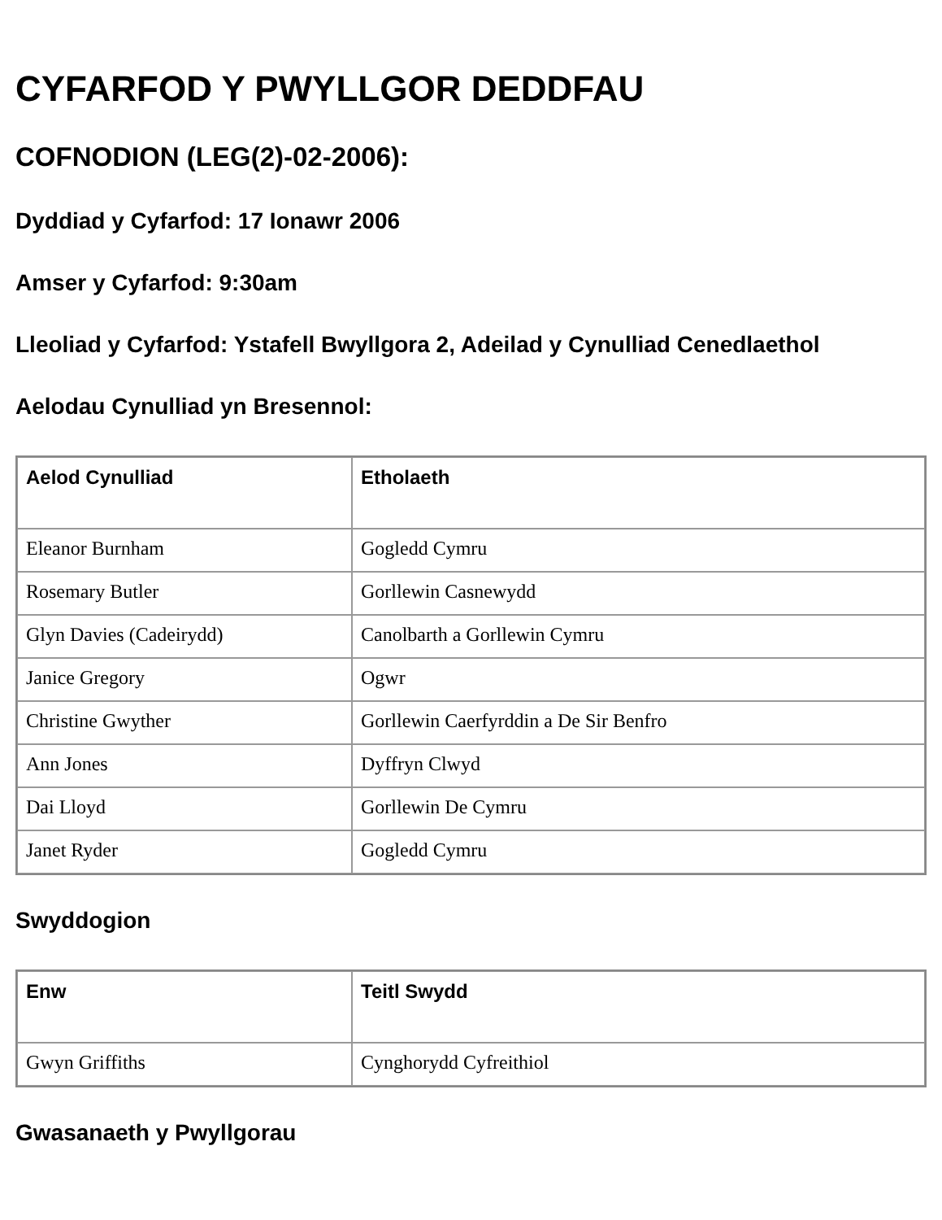CYFARFOD Y PWYLLGOR DEDDFAU
COFNODION (LEG(2)-02-2006):
Dyddiad y Cyfarfod: 17 Ionawr 2006
Amser y Cyfarfod: 9:30am
Lleoliad y Cyfarfod: Ystafell Bwyllgora 2, Adeilad y Cynulliad Cenedlaethol
Aelodau Cynulliad yn Bresennol:
| Aelod Cynulliad | Etholaeth |
| --- | --- |
| Eleanor Burnham | Gogledd Cymru |
| Rosemary Butler | Gorllewin Casnewydd |
| Glyn Davies (Cadeirydd) | Canolbarth a Gorllewin Cymru |
| Janice Gregory | Ogwr |
| Christine Gwyther | Gorllewin Caerfyrddin a De Sir Benfro |
| Ann Jones | Dyffryn Clwyd |
| Dai Lloyd | Gorllewin De Cymru |
| Janet Ryder | Gogledd Cymru |
Swyddogion
| Enw | Teitl Swydd |
| --- | --- |
| Gwyn Griffiths | Cynghorydd Cyfreithiol |
Gwasanaeth y Pwyllgorau